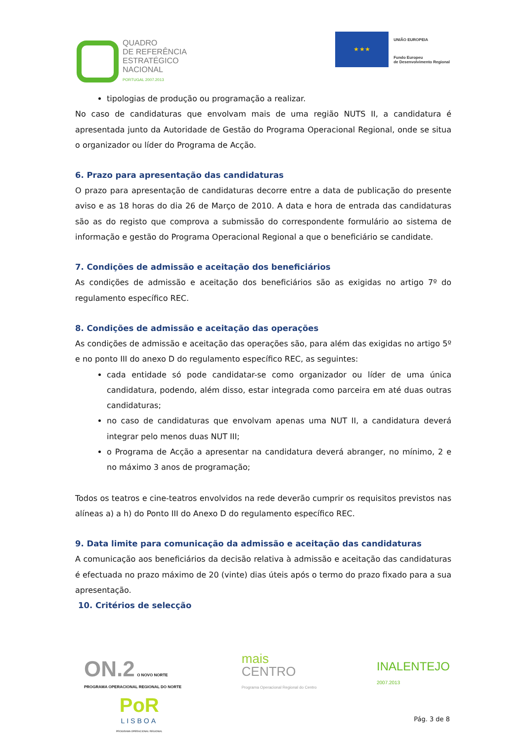QUADRO
DE REFERÊNCIA
ESTRATÉGICO
NACIONAL
PORTUGAL 2007.2013
★ ★ ★
UNIÃO EUROPEIA
Fundo Europeu
de Desenvolvimento Regional
tipologias de produção ou programação a realizar.
No caso de candidaturas que envolvam mais de uma região NUTS II, a candidatura é apresentada junto da Autoridade de Gestão do Programa Operacional Regional, onde se situa o organizador ou líder do Programa de Acção.
6. Prazo para apresentação das candidaturas
O prazo para apresentação de candidaturas decorre entre a data de publicação do presente aviso e as 18 horas do dia 26 de Março de 2010. A data e hora de entrada das candidaturas são as do registo que comprova a submissão do correspondente formulário ao sistema de informação e gestão do Programa Operacional Regional a que o beneficiário se candidate.
7. Condições de admissão e aceitação dos beneficiários
As condições de admissão e aceitação dos beneficiários são as exigidas no artigo 7º do regulamento específico REC.
8. Condições de admissão e aceitação das operações
As condições de admissão e aceitação das operações são, para além das exigidas no artigo 5º e no ponto III do anexo D do regulamento específico REC, as seguintes:
cada entidade só pode candidatar-se como organizador ou líder de uma única candidatura, podendo, além disso, estar integrada como parceira em até duas outras candidaturas;
no caso de candidaturas que envolvam apenas uma NUT II, a candidatura deverá integrar pelo menos duas NUT III;
o Programa de Acção a apresentar na candidatura deverá abranger, no mínimo, 2 e no máximo 3 anos de programação;
Todos os teatros e cine-teatros envolvidos na rede deverão cumprir os requisitos previstos nas alíneas a) a h) do Ponto III do Anexo D do regulamento específico REC.
9. Data limite para comunicação da admissão e aceitação das candidaturas
A comunicação aos beneficiários da decisão relativa à admissão e aceitação das candidaturas é efectuada no prazo máximo de 20 (vinte) dias úteis após o termo do prazo fixado para a sua apresentação.
10. Critérios de selecção
ON.2 O NOVO NORTE
PROGRAMA OPERACIONAL REGIONAL DO NORTE
mais
CENTRO
Programa Operacional Regional do Centro
INALENTEJO
2007.2013
PoR
LISBOA
PROGRAMA OPERACIONAL REGIONAL
Pág. 3 de 8